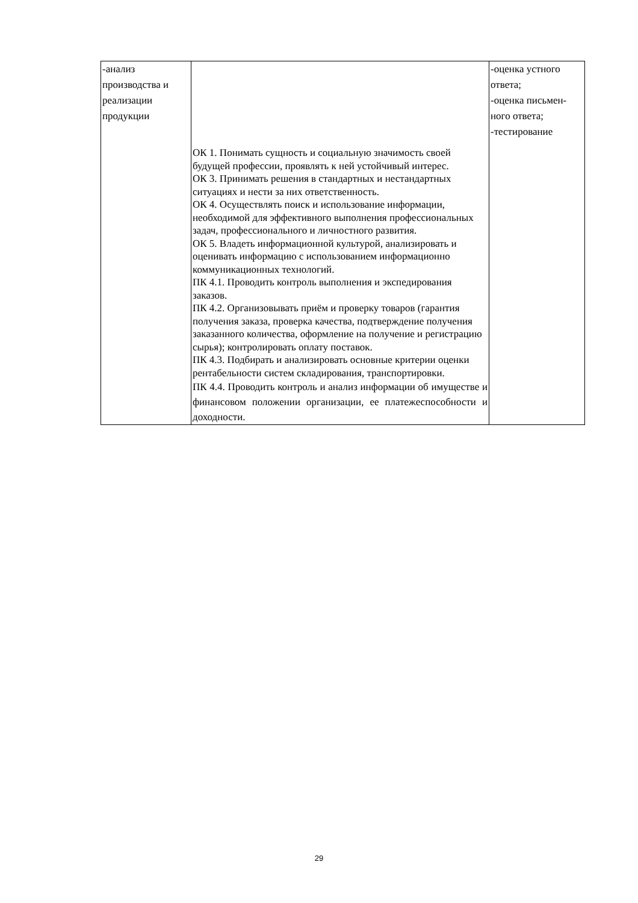| -анализ производства и реализации продукции | ОК 1. Понимать сущность и социальную значимость своей будущей профессии, проявлять к ней устойчивый интерес. ОК 3. Принимать решения в стандартных и нестандартных ситуациях и нести за них ответственность. ОК 4. Осуществлять поиск и использование информации, необходимой для эффективного выполнения профессиональных задач, профессионального и личностного развития. ОК 5. Владеть информационной культурой, анализировать и оценивать информацию с использованием информационно коммуникационных технологий. ПК 4.1. Проводить контроль выполнения и экспедирования заказов. ПК 4.2. Организовывать приём и проверку товаров (гарантия получения заказа, проверка качества, подтверждение получения заказанного количества, оформление на получение и регистрацию сырья); контролировать оплату поставок. ПК 4.3. Подбирать и анализировать основные критерии оценки рентабельности систем складирования, транспортировки. ПК 4.4. Проводить контроль и анализ информации об имуществе и финансовом положении организации, ее платежеспособности и доходности. | -оценка устного ответа; -оценка письмен-ного ответа; -тестирование |
29